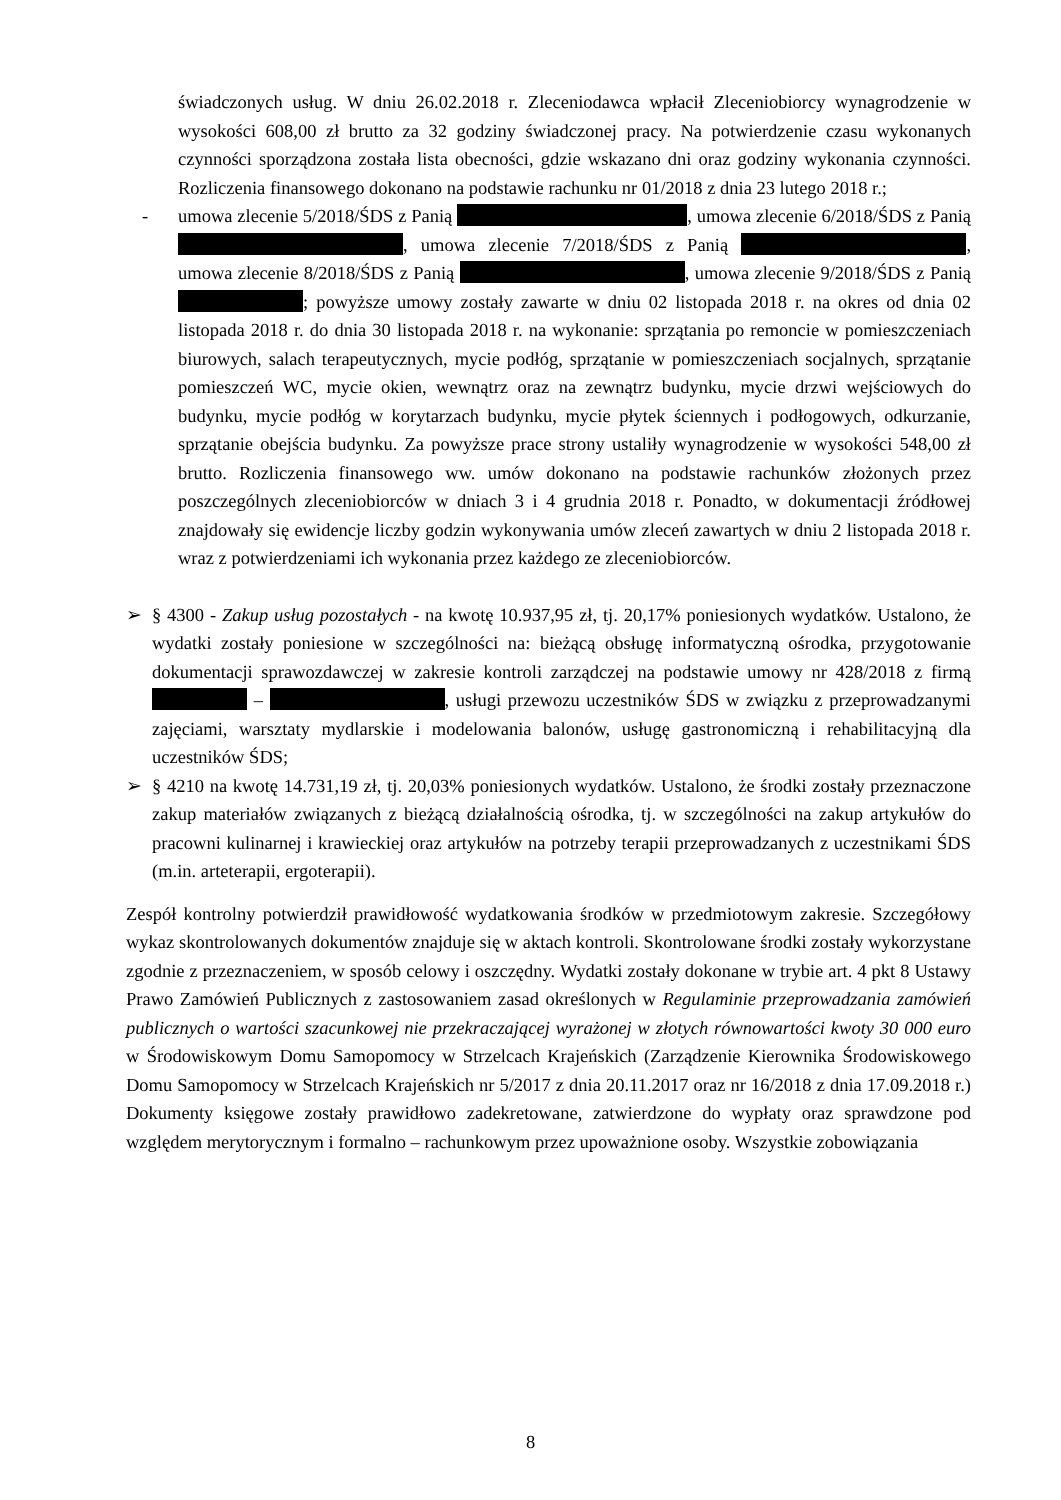świadczonych usług. W dniu 26.02.2018 r. Zleceniodawca wpłacił Zleceniobiorcy wynagrodzenie w wysokości 608,00 zł brutto za 32 godziny świadczonej pracy. Na potwierdzenie czasu wykonanych czynności sporządzona została lista obecności, gdzie wskazano dni oraz godziny wykonania czynności. Rozliczenia finansowego dokonano na podstawie rachunku nr 01/2018 z dnia 23 lutego 2018 r.;
- umowa zlecenie 5/2018/ŚDS z Panią , umowa zlecenie 6/2018/ŚDS z Panią , umowa zlecenie 7/2018/ŚDS z Panią , umowa zlecenie 8/2018/ŚDS z Panią , umowa zlecenie 9/2018/ŚDS z Panią ; powyższe umowy zostały zawarte w dniu 02 listopada 2018 r. na okres od dnia 02 listopada 2018 r. do dnia 30 listopada 2018 r. na wykonanie: sprzątania po remoncie w pomieszczeniach biurowych, salach terapeutycznych, mycie podłóg, sprzątanie w pomieszczeniach socjalnych, sprzątanie pomieszczeń WC, mycie okien, wewnątrz oraz na zewnątrz budynku, mycie drzwi wejściowych do budynku, mycie podłóg w korytarzach budynku, mycie płytek ściennych i podłogowych, odkurzanie, sprzątanie obejścia budynku. Za powyższe prace strony ustaliły wynagrodzenie w wysokości 548,00 zł brutto. Rozliczenia finansowego ww. umów dokonano na podstawie rachunków złożonych przez poszczególnych zleceniobiorców w dniach 3 i 4 grudnia 2018 r. Ponadto, w dokumentacji źródłowej znajdowały się ewidencje liczby godzin wykonywania umów zleceń zawartych w dniu 2 listopada 2018 r. wraz z potwierdzeniami ich wykonania przez każdego ze zleceniobiorców.
➢ § 4300 - Zakup usług pozostałych - na kwotę 10.937,95 zł, tj. 20,17% poniesionych wydatków. Ustalono, że wydatki zostały poniesione w szczególności na: bieżącą obsługę informatyczną ośrodka, przygotowanie dokumentacji sprawozdawczej w zakresie kontroli zarządczej na podstawie umowy nr 428/2018 z firmą – , usługi przewozu uczestników ŚDS w związku z przeprowadzanymi zajęciami, warsztaty mydlarskie i modelowania balonów, usługę gastronomiczną i rehabilitacyjną dla uczestników ŚDS;
➢ § 4210 na kwotę 14.731,19 zł, tj. 20,03% poniesionych wydatków. Ustalono, że środki zostały przeznaczone zakup materiałów związanych z bieżącą działalnością ośrodka, tj. w szczególności na zakup artykułów do pracowni kulinarnej i krawieckiej oraz artykułów na potrzeby terapii przeprowadzanych z uczestnikami ŚDS (m.in. arteterapii, ergoterapii).
Zespół kontrolny potwierdził prawidłowość wydatkowania środków w przedmiotowym zakresie. Szczegółowy wykaz skontrolowanych dokumentów znajduje się w aktach kontroli. Skontrolowane środki zostały wykorzystane zgodnie z przeznaczeniem, w sposób celowy i oszczędny. Wydatki zostały dokonane w trybie art. 4 pkt 8 Ustawy Prawo Zamówień Publicznych z zastosowaniem zasad określonych w Regulaminie przeprowadzania zamówień publicznych o wartości szacunkowej nie przekraczającej wyrażonej w złotych równowartości kwoty 30 000 euro w Środowiskowym Domu Samopomocy w Strzelcach Krajeńskich (Zarządzenie Kierownika Środowiskowego Domu Samopomocy w Strzelcach Krajeńskich nr 5/2017 z dnia 20.11.2017 oraz nr 16/2018 z dnia 17.09.2018 r.) Dokumenty księgowe zostały prawidłowo zadekretowane, zatwierdzone do wypłaty oraz sprawdzone pod względem merytorycznym i formalno – rachunkowym przez upoważnione osoby. Wszystkie zobowiązania
8